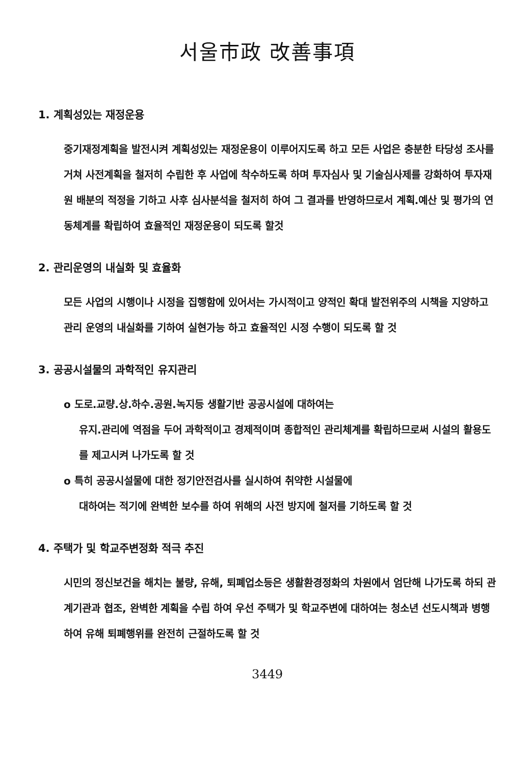서울市政 改善事項
1. 계획성있는 재정운용
중기재정계획을 발전시켜 계획성있는 재정운용이 이루어지도록 하고 모든 사업은 충분한 타당성 조사를 거쳐 사전계획을 철저히 수립한 후 사업에 착수하도록 하며 투자심사 및 기술심사제를 강화하여 투자재원 배분의 적정을 기하고 사후 심사분석을 철저히 하여 그 결과를 반영하므로서 계획.예산 및 평가의 연동체계를 확립하여 효율적인 재정운용이 되도록 할것
2. 관리운영의 내실화 및 효율화
모든 사업의 시행이나 시정을 집행함에 있어서는 가시적이고 양적인 확대 발전위주의 시책을 지양하고 관리 운영의 내실화를 기하여 실현가능 하고 효율적인 시정 수행이 되도록 할 것
3. 공공시설물의 과학적인 유지관리
o 도로.교량.상.하수.공원.녹지등 생활기반 공공시설에 대하여는
유지.관리에 역점을 두어 과학적이고 경제적이며 종합적인 관리체계를 확립하므로써 시설의 활용도를 제고시켜 나가도록 할 것
o 특히 공공시설물에 대한 정기안전검사를 실시하여 취약한 시설물에
대하여는 적기에 완벽한 보수를 하여 위해의 사전 방지에 철저를 기하도록 할 것
4. 주택가 및 학교주변정화 적극 추진
시민의 정신보건을 해치는 불량, 유해, 퇴폐업소등은 생활환경정화의 차원에서 엄단해 나가도록 하되 관계기관과 협조, 완벽한 계획을 수립 하여 우선 주택가 및 학교주변에 대하여는 청소년 선도시책과 병행하여 유해 퇴폐행위를 완전히 근절하도록 할 것
3449